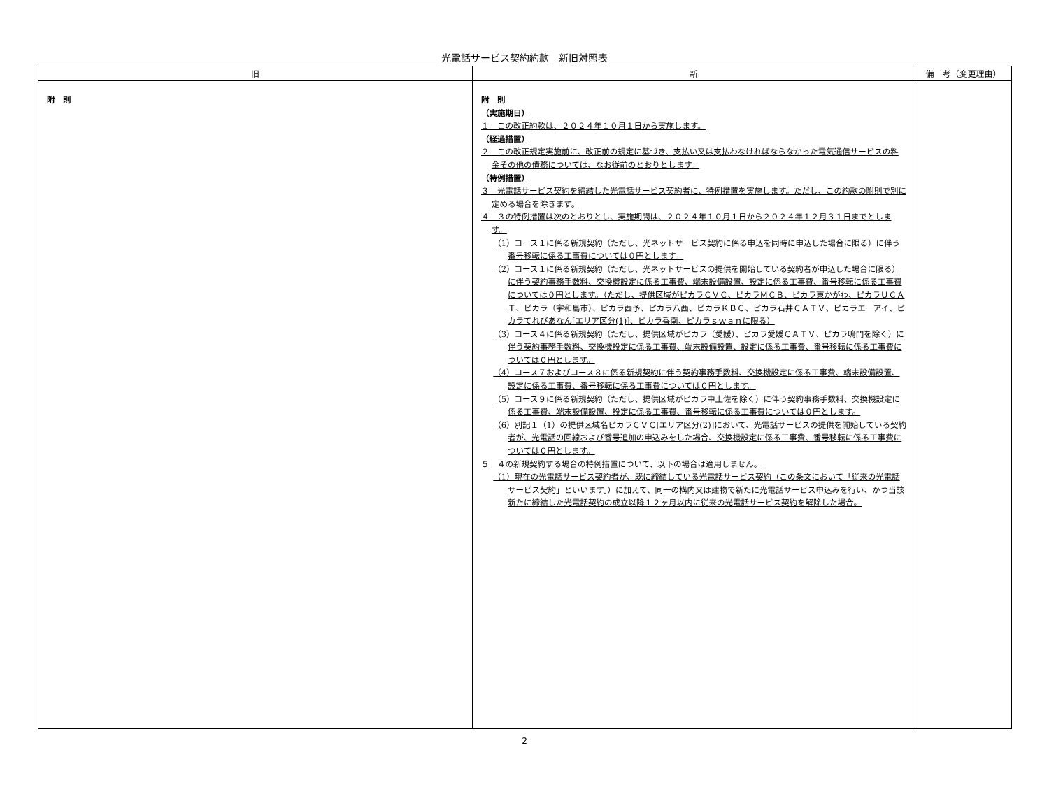光電話サービス契約約款　新旧対照表
| 旧 | 新 | 備 考（変更理由） |
| --- | --- | --- |
| 附 則 | 附 則 （実施期日） １ この改正約款は、２０２４年１０月１日から実施します。 （経過措置） ２ この改正規定実施前に、改正前の規定に基づき、支払い又は支払わなければならなかった電気通信サービスの料金その他の債務については、なお従前のとおりとします。 （特例措置） ３ 光電話サービス契約を締結した光電話サービス契約者に、特例措置を実施します。ただし、この約款の附則で別に定める場合を除きます。 ４ ３の特例措置は次のとおりとし、実施期間は、２０２４年１０月１日から２０２４年１２月３１日までとします。 （1）コース１に係る新規契約（ただし、光ネットサービス契約に係る申込を同時に申込した場合に限る）に伴う番号移転に係る工事費については０円とします。 （2）コース１に係る新規契約（ただし、光ネットサービスの提供を開始している契約者が申込した場合に限る）に伴う契約事務手数料、交換機設定に係る工事費、端末設備設置、設定に係る工事費、番号移転に係る工事費については０円とします。（ただし、提供区域がピカラＣＶＣ、ピカラＭＣＢ、ピカラ東かがわ、ピカラＵＣＡＴ、ピカラ（宇和島市）、ピカラ西予、ピカラ八西、ピカラＫＢＣ、ピカラ石井ＣＡＴＶ、ピカラエーアイ、ピカラてれびあなん[エリア区分(1)]、ピカラ香南、ピカラｓｗａｎに限る） （3）コース４に係る新規契約（ただし、提供区域がピカラ（愛媛）、ピカラ愛媛ＣＡＴＶ、ピカラ鳴門を除く）に伴う契約事務手数料、交換機設定に係る工事費、端末設備設置、設定に係る工事費、番号移転に係る工事費については０円とします。 （4）コース７およびコース８に係る新規契約に伴う契約事務手数料、交換機設定に係る工事費、端末設備設置、設定に係る工事費、番号移転に係る工事費については０円とします。 （5）コース９に係る新規契約（ただし、提供区域がピカラ中土佐を除く）に伴う契約事務手数料、交換機設定に係る工事費、端末設備設置、設定に係る工事費、番号移転に係る工事費については０円とします。 （6）別記１（1）の提供区域名ピカラＣＶＣ[エリア区分(2)]において、光電話サービスの提供を開始している契約者が、光電話の回線および番号追加の申込みをした場合、交換機設定に係る工事費、番号移転に係る工事費については０円とします。 ５ ４の新規契約する場合の特例措置について、以下の場合は適用しません。 （1）現在の光電話サービス契約者が、既に締結している光電話サービス契約（この条文において「従来の光電話サービス契約」といいます。）に加えて、同一の構内又は建物で新たに光電話サービス申込みを行い、かつ当該新たに締結した光電話契約の成立以降１２ヶ月以内に従来の光電話サービス契約を解除した場合。 | |
2